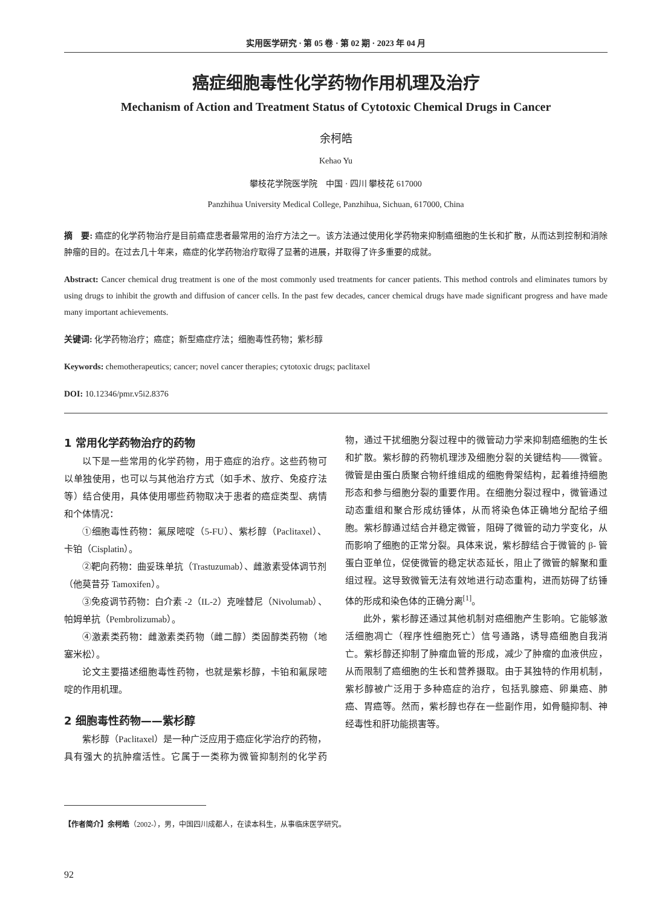实用医学研究 · 第 05 卷 · 第 02 期 · 2023 年 04 月
癌症细胞毒性化学药物作用机理及治疗
Mechanism of Action and Treatment Status of Cytotoxic Chemical Drugs in Cancer
余柯皓
Kehao Yu
攀枝花学院医学院　中国 · 四川 攀枝花 617000
Panzhihua University Medical College, Panzhihua, Sichuan, 617000, China
摘　要: 癌症的化学药物治疗是目前癌症患者最常用的治疗方法之一。该方法通过使用化学药物来抑制癌细胞的生长和扩散，从而达到控制和消除肿瘤的目的。在过去几十年来，癌症的化学药物治疗取得了显著的进展，并取得了许多重要的成就。
Abstract: Cancer chemical drug treatment is one of the most commonly used treatments for cancer patients. This method controls and eliminates tumors by using drugs to inhibit the growth and diffusion of cancer cells. In the past few decades, cancer chemical drugs have made significant progress and have made many important achievements.
关键词: 化学药物治疗；癌症；新型癌症疗法；细胞毒性药物；紫杉醇
Keywords: chemotherapeutics; cancer; novel cancer therapies; cytotoxic drugs; paclitaxel
DOI: 10.12346/pmr.v5i2.8376
1 常用化学药物治疗的药物
以下是一些常用的化学药物，用于癌症的治疗。这些药物可以单独使用，也可以与其他治疗方式（如手术、放疗、免疫疗法等）结合使用，具体使用哪些药物取决于患者的癌症类型、病情和个体情况：
①细胞毒性药物：氟尿嘧啶（5-FU）、紫杉醇（Paclitaxel）、卡铂（Cisplatin）。
②靶向药物：曲妥珠单抗（Trastuzumab）、雌激素受体调节剂（他莫昔芬 Tamoxifen）。
③免疫调节药物：白介素 -2（IL-2）克唑替尼（Nivolumab）、帕姆单抗（Pembrolizumab）。
④激素类药物：雌激素类药物（雌二醇）类固醇类药物（地塞米松）。
论文主要描述细胞毒性药物，也就是紫杉醇，卡铂和氟尿嘧啶的作用机理。
2 细胞毒性药物——紫杉醇
紫杉醇（Paclitaxel）是一种广泛应用于癌症化学治疗的药物，具有强大的抗肿瘤活性。它属于一类称为微管抑制剂的化学药物，通过干扰细胞分裂过程中的微管动力学来抑制癌细胞的生长和扩散。紫杉醇的药物机理涉及细胞分裂的关键结构——微管。微管是由蛋白质聚合物纤维组成的细胞骨架结构，起着维持细胞形态和参与细胞分裂的重要作用。在细胞分裂过程中，微管通过动态重组和聚合形成纺锤体，从而将染色体正确地分配给子细胞。紫杉醇通过结合并稳定微管，阻碍了微管的动力学变化，从而影响了细胞的正常分裂。具体来说，紫杉醇结合于微管的 β- 管蛋白亚单位，促使微管的稳定状态延长，阻止了微管的解聚和重组过程。这导致微管无法有效地进行动态重构，进而妨碍了纺锤体的形成和染色体的正确分离<sup>[1]</sup>。
此外，紫杉醇还通过其他机制对癌细胞产生影响。它能够激活细胞凋亡（程序性细胞死亡）信号通路，诱导癌细胞自我消亡。紫杉醇还抑制了肿瘤血管的形成，减少了肿瘤的血液供应，从而限制了癌细胞的生长和营养摄取。由于其独特的作用机制，紫杉醇被广泛用于多种癌症的治疗，包括乳腺癌、卵巢癌、肺癌、胃癌等。然而，紫杉醇也存在一些副作用，如骨髓抑制、神经毒性和肝功能损害等。
【作者简介】余柯皓（2002-），男，中国四川成都人，在读本科生，从事临床医学研究。
92